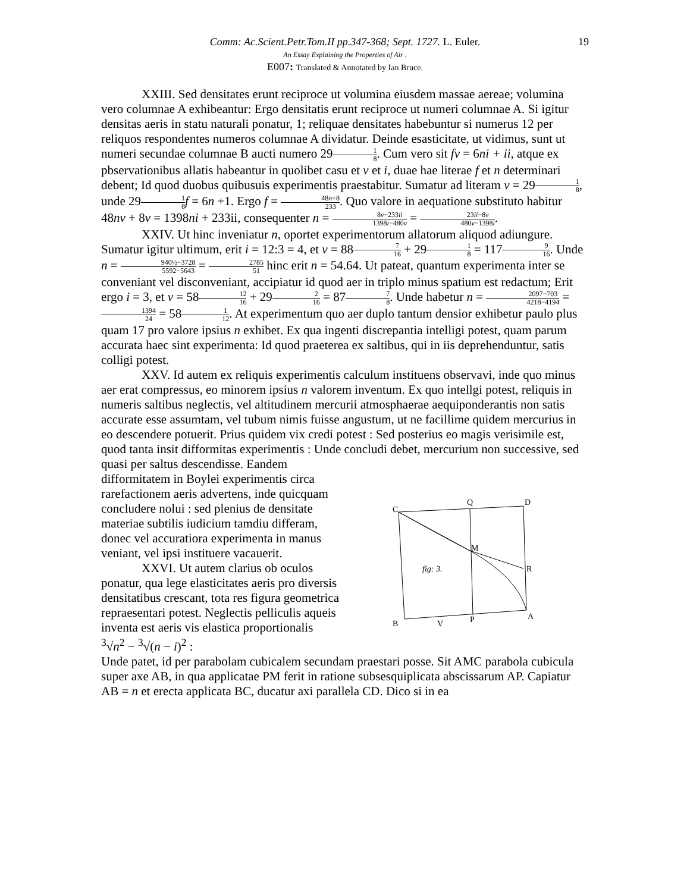Comm: Ac.Scient.Petr.Tom.II pp.347-368; Sept. 1727. L. Euler. 19
An Essay Explaining the Properties of Air .
E007: Translated & Annotated by Ian Bruce.
XXIII. Sed densitates erunt reciproce ut volumina eiusdem massae aereae; volumina vero columnae A exhibeantur: Ergo densitatis erunt reciproce ut numeri columnae A. Si igitur densitas aeris in statu naturali ponatur, 1; reliquae densitates habebuntur si numerus 12 per reliquos respondentes numeros columnae A dividatur. Deinde esasticitate, ut vidimus, sunt ut numeri secundae columnae B aucti numero 291 8. Cum vero sit fv = 6ni + ii, atque ex pbservationibus allatis habeantur in quolibet casu et v et i, duae hae literae f et n determinari debent; Id quod duobus quibusuis experimentis praestabitur. Sumatur ad literam v = 291 8, unde 291 8 f = 6n +1. Ergo f = 48n+8 233. Quo valore in aequatione substituto habitur 48nv + 8v = 1398ni + 233ii, consequenter n = 8v−233ii 1398i−480v = 23ii−8v 480v−1398i.
XXIV. Ut hinc inveniatur n, oportet experimentorum allatorum aliquod adiungure. Sumatur igitur ultimum, erit i = 12:3 = 4, et v = 887 16 + 291 8 = 1179 16. Unde n = 940½−3728 5592−5643 = 2785 51 hinc erit n = 54.64. Ut pateat, quantum experimenta inter se conveniant vel disconveniant, accipiatur id quod aer in triplo minus spatium est redactum; Erit ergo i = 3, et v = 5812 16 + 292 16 = 877 8. Unde habetur n = 2097−703 4218−4194 = 1394 24 = 581 12. At experimentum quo aer duplo tantum densior exhibetur paulo plus quam 17 pro valore ipsius n exhibet. Ex qua ingenti discrepantia intelligi potest, quam parum accurata haec sint experimenta: Id quod praeterea ex saltibus, qui in iis deprehenduntur, satis colligi potest.
XXV. Id autem ex reliquis experimentis calculum instituens observavi, inde quo minus aer erat compressus, eo minorem ipsius n valorem inventum. Ex quo intellgi potest, reliquis in numeris saltibus neglectis, vel altitudinem mercurii atmosphaerae aequiponderantis non satis accurate esse assumtam, vel tubum nimis fuisse angustum, ut ne facillime quidem mercurius in eo descendere potuerit. Prius quidem vix credi potest : Sed posterius eo magis verisimile est, quod tanta insit difformitas experimentis : Unde concludi debet, mercurium non successive, sed quasi per saltus descendisse. Eandem
difformitatem in Boylei experimentis circa rarefactionem aeris advertens, inde quicquam concludere nolui : sed plenius de densitate materiae subtilis iudicium tamdiu differam, donec vel accuratiora experimenta in manus veniant, vel ipsi instituere vacauerit.
XXVI. Ut autem clarius ob oculos ponatur, qua lege elasticitates aeris pro diversis densitatibus crescant, tota res figura geometrica repraesentari potest. Neglectis pelliculis aqueis inventa est aeris vis elastica proportionalis <sup>3</sup>√n<sup>2</sup> − <sup>3</sup>√(n − i)<sup>2</sup> :
C
Q
D
M
R
fig: 3.
B
V
P
A
Unde patet, id per parabolam cubicalem secundam praestari posse. Sit AMC parabola cubicula super axe AB, in qua applicatae PM ferit in ratione subsesquiplicata abscissarum AP. Capiatur AB = n et erecta applicata BC, ducatur axi parallela CD. Dico si in ea